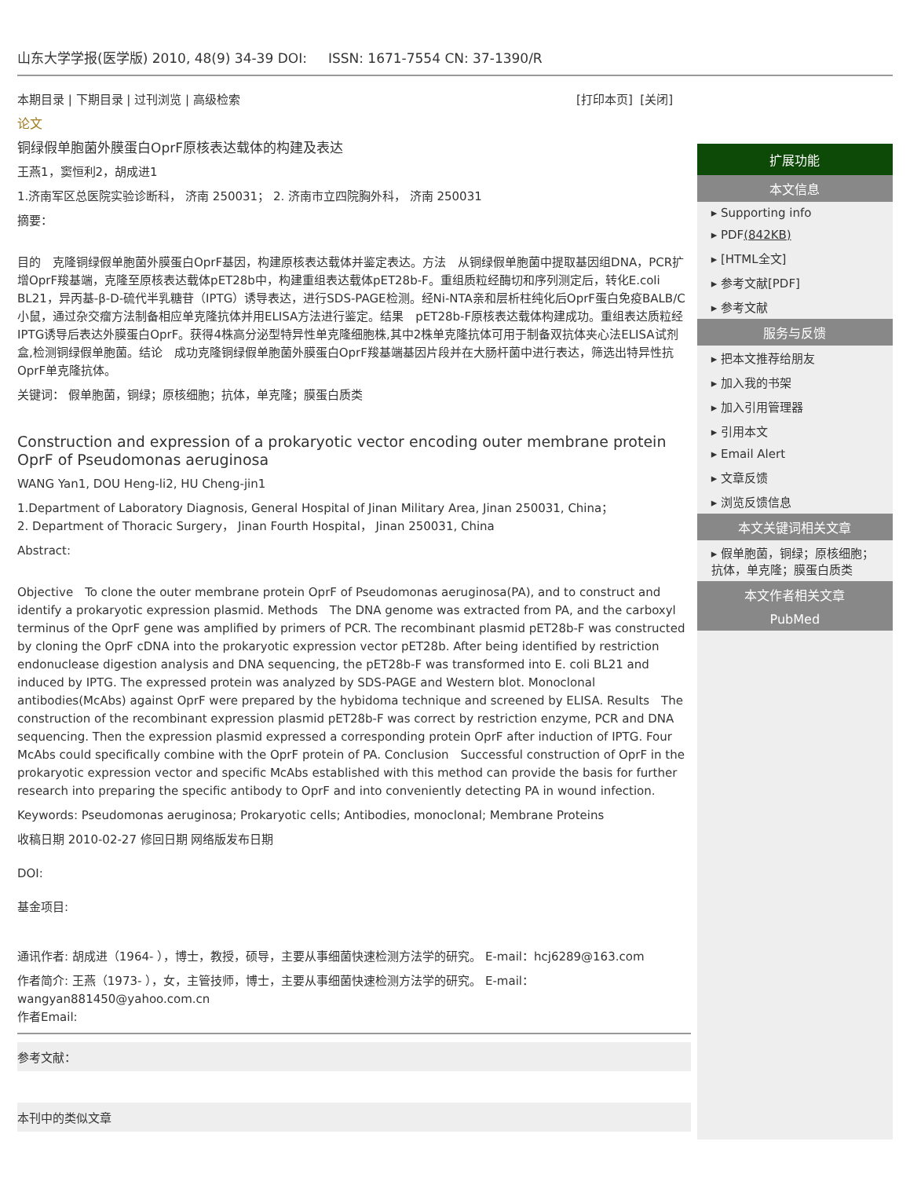山东大学学报(医学版) 2010, 48(9) 34-39 DOI: ISSN: 1671-7554 CN: 37-1390/R
本期目录 | 下期目录 | 过刊浏览 | 高级检索 [打印本页] [关闭]
论文
铜绿假单胞菌外膜蛋白OprF原核表达载体的构建及表达
王燕1，窦恒利2，胡成进1
1.济南军区总医院实验诊断科， 济南 250031； 2. 济南市立四院胸外科， 济南 250031
摘要：
目的　克隆铜绿假单胞菌外膜蛋白OprF基因，构建原核表达载体并鉴定表达。方法　从铜绿假单胞菌中提取基因组DNA，PCR扩增OprF羧基端，克隆至原核表达载体pET28b中，构建重组表达载体pET28b-F。重组质粒经酶切和序列测定后，转化E.coli BL21，异丙基-β-D-硫代半乳糖苷（IPTG）诱导表达，进行SDS-PAGE检测。经Ni-NTA亲和层析柱纯化后OprF蛋白免疫BALB/C小鼠，通过杂交瘤方法制备相应单克隆抗体并用ELISA方法进行鉴定。结果　pET28b-F原核表达载体构建成功。重组表达质粒经IPTG诱导后表达外膜蛋白OprF。获得4株高分泌型特异性单克隆细胞株,其中2株单克隆抗体可用于制备双抗体夹心法ELISA试剂盒,检测铜绿假单胞菌。结论　成功克隆铜绿假单胞菌外膜蛋白OprF羧基端基因片段并在大肠杆菌中进行表达，筛选出特异性抗OprF单克隆抗体。
关键词： 假单胞菌，铜绿；原核细胞；抗体，单克隆；膜蛋白质类
Construction and expression of a prokaryotic vector encoding outer membrane protein OprF of Pseudomonas aeruginosa
WANG Yan1, DOU Heng-li2, HU Cheng-jin1
1.Department of Laboratory Diagnosis, General Hospital of Jinan Military Area, Jinan 250031, China；
2. Department of Thoracic Surgery， Jinan Fourth Hospital， Jinan 250031, China
Abstract:
Objective　To clone the outer membrane protein OprF of Pseudomonas aeruginosa(PA), and to construct and identify a prokaryotic expression plasmid. Methods　The DNA genome was extracted from PA, and the carboxyl terminus of the OprF gene was amplified by primers of PCR. The recombinant plasmid pET28b-F was constructed by cloning the OprF cDNA into the prokaryotic expression vector pET28b. After being identified by restriction endonuclease digestion analysis and DNA sequencing, the pET28b-F was transformed into E. coli BL21 and induced by IPTG. The expressed protein was analyzed by SDS-PAGE and Western blot. Monoclonal antibodies(McAbs) against OprF were prepared by the hybidoma technique and screened by ELISA. Results　The construction of the recombinant expression plasmid pET28b-F was correct by restriction enzyme, PCR and DNA sequencing. Then the expression plasmid expressed a corresponding protein OprF after induction of IPTG. Four McAbs could specifically combine with the OprF protein of PA. Conclusion　Successful construction of OprF in the prokaryotic expression vector and specific McAbs established with this method can provide the basis for further research into preparing the specific antibody to OprF and into conveniently detecting PA in wound infection.
Keywords: Pseudomonas aeruginosa; Prokaryotic cells; Antibodies, monoclonal; Membrane Proteins
收稿日期 2010-02-27 修回日期 网络版发布日期
DOI:
基金项目:
通讯作者: 胡成进（1964- ），博士，教授，硕导，主要从事细菌快速检测方法学的研究。 E-mail：hcj6289@163.com
作者简介: 王燕（1973- ），女，主管技师，博士，主要从事细菌快速检测方法学的研究。 E-mail：wangyan881450@yahoo.com.cn
作者Email:
参考文献：
本刊中的类似文章
扩展功能
本文信息
▸ Supporting info
▸ PDF(842KB)
▸ [HTML全文]
▸ 参考文献[PDF]
▸ 参考文献
服务与反馈
▸ 把本文推荐给朋友
▸ 加入我的书架
▸ 加入引用管理器
▸ 引用本文
▸ Email Alert
▸ 文章反馈
▸ 浏览反馈信息
本文关键词相关文章
▸ 假单胞菌，铜绿；原核细胞；抗体，单克隆；膜蛋白质类
本文作者相关文章
PubMed